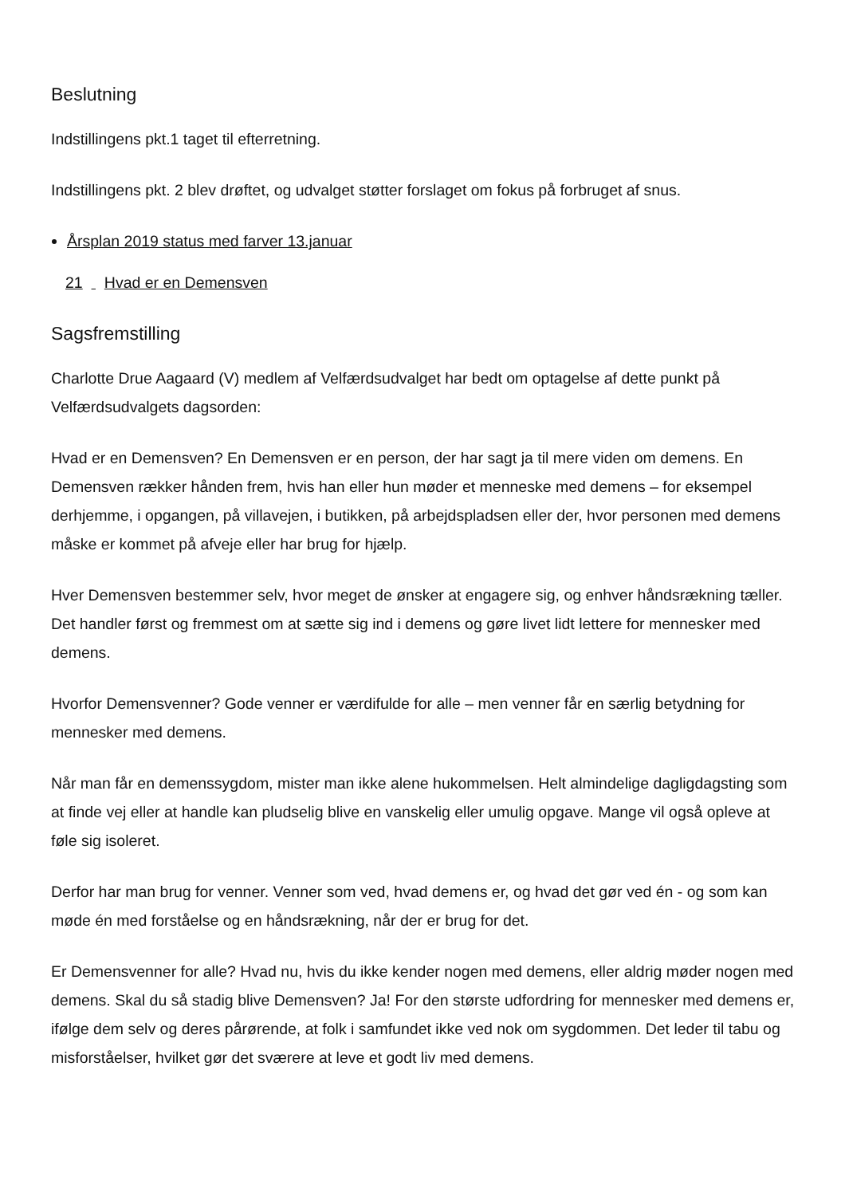Beslutning
Indstillingens pkt.1 taget til efterretning.
Indstillingens pkt. 2 blev drøftet, og udvalget støtter forslaget om fokus på forbruget af snus.
Årsplan 2019 status med farver 13.januar
21 Hvad er en Demensven
Sagsfremstilling
Charlotte Drue Aagaard (V) medlem af Velfærdsudvalget har bedt om optagelse af dette punkt på Velfærdsudvalgets dagsorden:
Hvad er en Demensven? En Demensven er en person, der har sagt ja til mere viden om demens. En Demensven rækker hånden frem, hvis han eller hun møder et menneske med demens – for eksempel derhjemme, i opgangen, på villavejen, i butikken, på arbejdspladsen eller der, hvor personen med demens måske er kommet på afveje eller har brug for hjælp.
Hver Demensven bestemmer selv, hvor meget de ønsker at engagere sig, og enhver håndsrækning tæller. Det handler først og fremmest om at sætte sig ind i demens og gøre livet lidt lettere for mennesker med demens.
Hvorfor Demensvenner? Gode venner er værdifulde for alle – men venner får en særlig betydning for mennesker med demens.
Når man får en demenssygdom, mister man ikke alene hukommelsen. Helt almindelige dagligdagsting som at finde vej eller at handle kan pludselig blive en vanskelig eller umulig opgave. Mange vil også opleve at føle sig isoleret.
Derfor har man brug for venner. Venner som ved, hvad demens er, og hvad det gør ved én - og som kan møde én med forståelse og en håndsrækning, når der er brug for det.
Er Demensvenner for alle? Hvad nu, hvis du ikke kender nogen med demens, eller aldrig møder nogen med demens. Skal du så stadig blive Demensven? Ja! For den største udfordring for mennesker med demens er, ifølge dem selv og deres pårørende, at folk i samfundet ikke ved nok om sygdommen. Det leder til tabu og misforståelser, hvilket gør det sværere at leve et godt liv med demens.